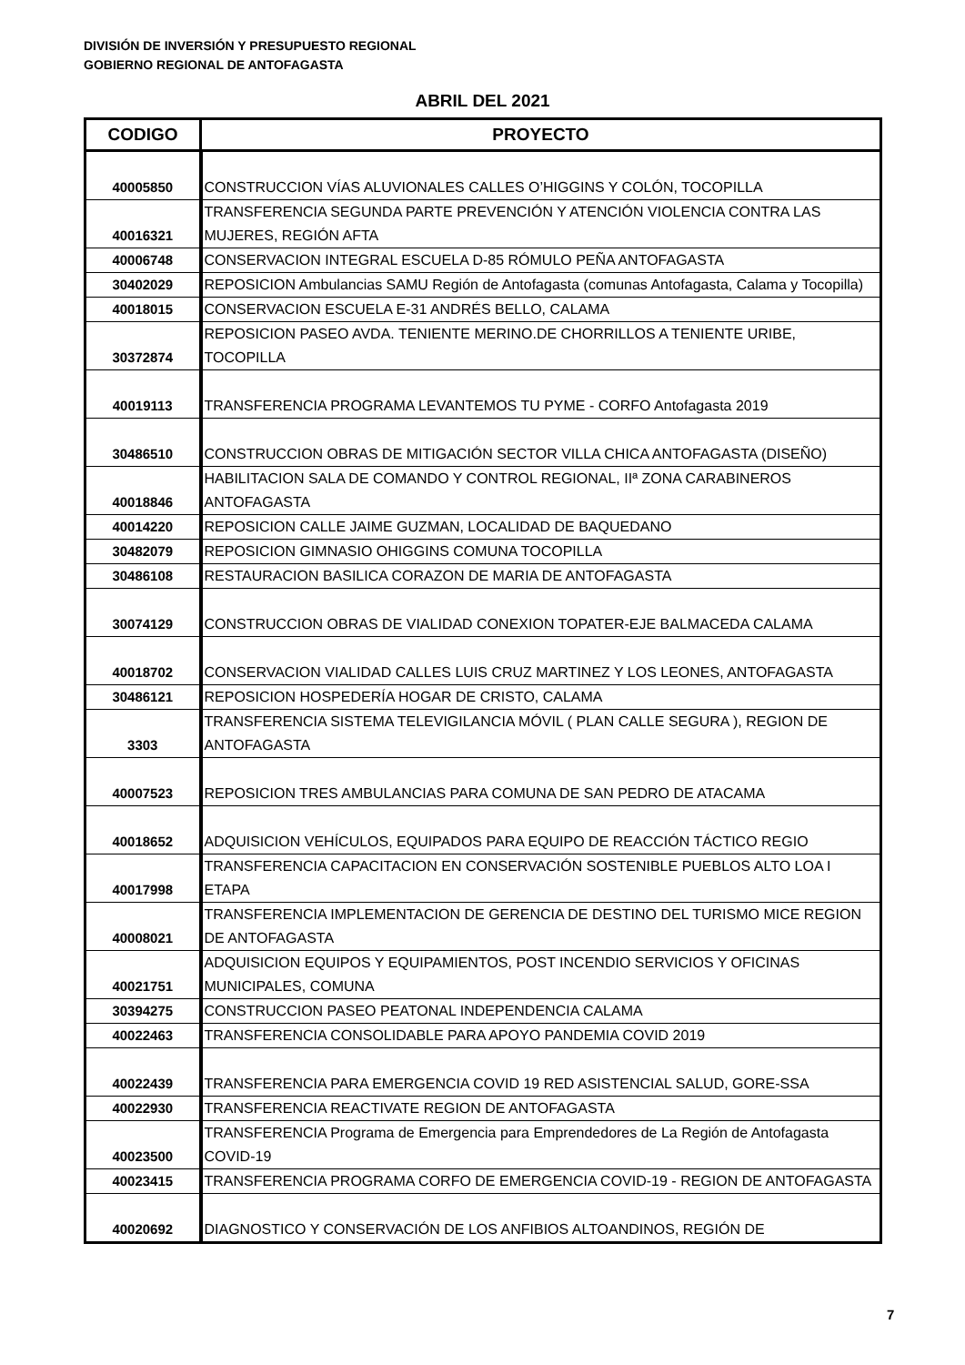DIVISIÓN DE INVERSIÓN Y PRESUPUESTO REGIONAL
GOBIERNO REGIONAL DE ANTOFAGASTA
ABRIL DEL 2021
| CODIGO | PROYECTO |
| --- | --- |
| 40005850 | CONSTRUCCION VÍAS ALUVIONALES CALLES O’HIGGINS Y COLÓN, TOCOPILLA |
| 40016321 | TRANSFERENCIA SEGUNDA PARTE PREVENCIÓN Y ATENCIÓN VIOLENCIA CONTRA LAS MUJERES, REGIÓN AFTA |
| 40006748 | CONSERVACION INTEGRAL ESCUELA D-85 RÓMULO PEÑA ANTOFAGASTA |
| 30402029 | REPOSICION Ambulancias SAMU Región de Antofagasta (comunas Antofagasta, Calama y Tocopilla) |
| 40018015 | CONSERVACION ESCUELA E-31 ANDRÉS BELLO, CALAMA |
| 30372874 | REPOSICION PASEO AVDA. TENIENTE MERINO.DE CHORRILLOS A TENIENTE URIBE, TOCOPILLA |
| 40019113 | TRANSFERENCIA PROGRAMA LEVANTEMOS TU PYME - CORFO Antofagasta 2019 |
| 30486510 | CONSTRUCCION OBRAS DE MITIGACIÓN SECTOR VILLA CHICA ANTOFAGASTA (DISEÑO) |
| 40018846 | HABILITACION SALA DE COMANDO Y CONTROL REGIONAL, IIª ZONA CARABINEROS ANTOFAGASTA |
| 40014220 | REPOSICION CALLE JAIME GUZMAN, LOCALIDAD DE BAQUEDANO |
| 30482079 | REPOSICION GIMNASIO OHIGGINS COMUNA TOCOPILLA |
| 30486108 | RESTAURACION BASILICA CORAZON DE MARIA DE ANTOFAGASTA |
| 30074129 | CONSTRUCCION OBRAS DE VIALIDAD CONEXION TOPATER-EJE BALMACEDA CALAMA |
| 40018702 | CONSERVACION VIALIDAD CALLES LUIS CRUZ MARTINEZ Y LOS LEONES, ANTOFAGASTA |
| 30486121 | REPOSICION HOSPEDERÍA HOGAR DE CRISTO, CALAMA |
| 3303 | TRANSFERENCIA SISTEMA TELEVIGILANCIA MÓVIL ( PLAN CALLE SEGURA ), REGION DE ANTOFAGASTA |
| 40007523 | REPOSICION TRES AMBULANCIAS PARA COMUNA DE SAN PEDRO DE ATACAMA |
| 40018652 | ADQUISICION VEHÍCULOS, EQUIPADOS PARA EQUIPO DE REACCIÓN TÁCTICO REGIO |
| 40017998 | TRANSFERENCIA CAPACITACION EN CONSERVACIÓN SOSTENIBLE PUEBLOS ALTO LOA I ETAPA |
| 40008021 | TRANSFERENCIA IMPLEMENTACION DE GERENCIA DE DESTINO DEL TURISMO MICE REGION DE ANTOFAGASTA |
| 40021751 | ADQUISICION EQUIPOS Y EQUIPAMIENTOS, POST INCENDIO SERVICIOS Y OFICINAS MUNICIPALES, COMUNA |
| 30394275 | CONSTRUCCION PASEO PEATONAL INDEPENDENCIA CALAMA |
| 40022463 | TRANSFERENCIA CONSOLIDABLE PARA APOYO PANDEMIA COVID 2019 |
| 40022439 | TRANSFERENCIA PARA EMERGENCIA COVID 19 RED ASISTENCIAL SALUD, GORE-SSA |
| 40022930 | TRANSFERENCIA REACTIVATE REGION DE ANTOFAGASTA |
| 40023500 | TRANSFERENCIA Programa de Emergencia para Emprendedores de La Región de Antofagasta COVID-19 |
| 40023415 | TRANSFERENCIA PROGRAMA CORFO DE EMERGENCIA COVID-19 - REGION DE ANTOFAGASTA |
| 40020692 | DIAGNOSTICO Y CONSERVACIÓN DE LOS ANFIBIOS ALTOANDINOS, REGIÓN DE |
7